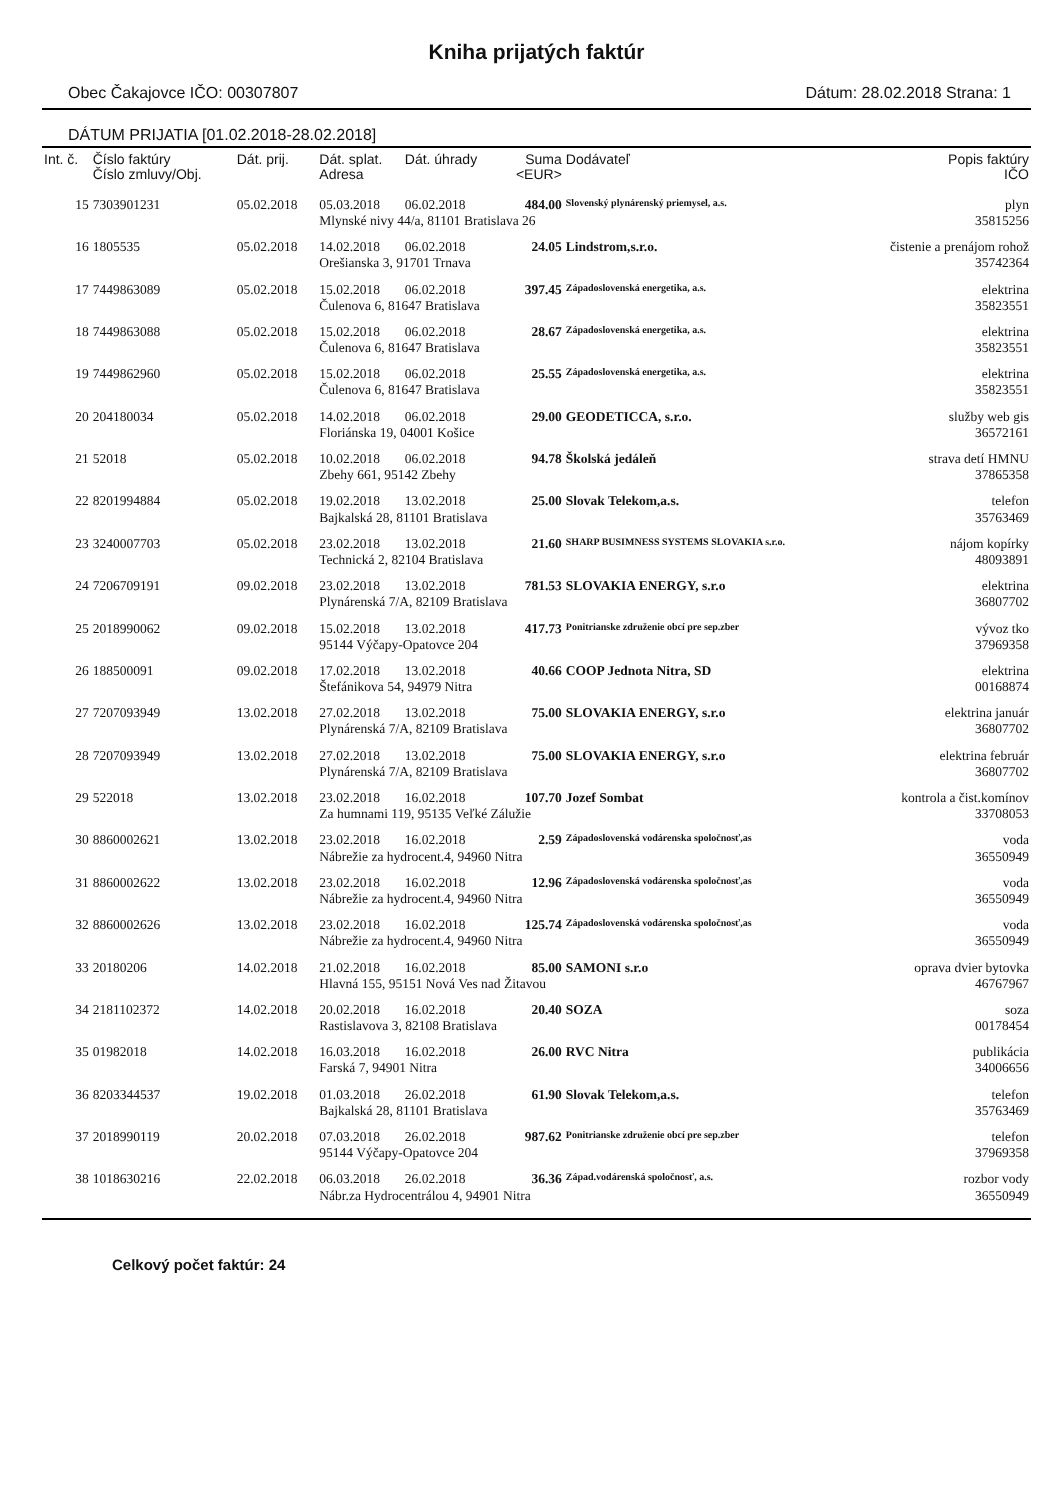Kniha prijatých faktúr
Obec Čakajovce IČO: 00307807 Dátum: 28.02.2018 Strana: 1
DÁTUM PRIJATIA [01.02.2018-28.02.2018]
| Int. č. | Číslo faktúry Číslo zmluvy/Obj. | Dát. prij. | Dát. splat. Adresa | Dát. úhrady | Suma <EUR> | Dodávateľ | Popis faktúry IČO |
| --- | --- | --- | --- | --- | --- | --- | --- |
| 15 | 7303901231 | 05.02.2018 | 05.03.2018 | 06.02.2018 | 484.00 | Slovenský plynárenský priemysel, a.s. | plyn |
| | | | Mlynské nivy 44/a, 81101 Bratislava 26 | | | | 35815256 |
| 16 | 1805535 | 05.02.2018 | 14.02.2018 | 06.02.2018 | 24.05 | Lindstrom,s.r.o. | čistenie a prenájom rohož |
| | | | Orešianska 3, 91701 Trnava | | | | 35742364 |
| 17 | 7449863089 | 05.02.2018 | 15.02.2018 | 06.02.2018 | 397.45 | Západoslovenská energetika, a.s. | elektrina |
| | | | Čulenova 6, 81647 Bratislava | | | | 35823551 |
| 18 | 7449863088 | 05.02.2018 | 15.02.2018 | 06.02.2018 | 28.67 | Západoslovenská energetika, a.s. | elektrina |
| | | | Čulenova 6, 81647 Bratislava | | | | 35823551 |
| 19 | 7449862960 | 05.02.2018 | 15.02.2018 | 06.02.2018 | 25.55 | Západoslovenská energetika, a.s. | elektrina |
| | | | Čulenova 6, 81647 Bratislava | | | | 35823551 |
| 20 | 204180034 | 05.02.2018 | 14.02.2018 | 06.02.2018 | 29.00 | GEODETICCA, s.r.o. | služby web gis |
| | | | Floriánska 19, 04001 Košice | | | | 36572161 |
| 21 | 52018 | 05.02.2018 | 10.02.2018 | 06.02.2018 | 94.78 | Školská jedáleň | strava detí HMNU |
| | | | Zbehy 661, 95142 Zbehy | | | | 37865358 |
| 22 | 8201994884 | 05.02.2018 | 19.02.2018 | 13.02.2018 | 25.00 | Slovak Telekom,a.s. | telefon |
| | | | Bajkalská 28, 81101 Bratislava | | | | 35763469 |
| 23 | 3240007703 | 05.02.2018 | 23.02.2018 | 13.02.2018 | 21.60 | SHARP BUSIMNESS SYSTEMS SLOVAKIA s.r.o. | nájom kopírky |
| | | | Technická 2, 82104 Bratislava | | | | 48093891 |
| 24 | 7206709191 | 09.02.2018 | 23.02.2018 | 13.02.2018 | 781.53 | SLOVAKIA ENERGY, s.r.o | elektrina |
| | | | Plynárenská 7/A, 82109 Bratislava | | | | 36807702 |
| 25 | 2018990062 | 09.02.2018 | 15.02.2018 | 13.02.2018 | 417.73 | Ponitrianske združenie obcí pre sep.zber | vývoz tko |
| | | | 95144 Výčapy-Opatovce 204 | | | | 37969358 |
| 26 | 188500091 | 09.02.2018 | 17.02.2018 | 13.02.2018 | 40.66 | COOP Jednota Nitra, SD | elektrina |
| | | | Štefánikova 54, 94979 Nitra | | | | 00168874 |
| 27 | 7207093949 | 13.02.2018 | 27.02.2018 | 13.02.2018 | 75.00 | SLOVAKIA ENERGY, s.r.o | elektrina január |
| | | | Plynárenská 7/A, 82109 Bratislava | | | | 36807702 |
| 28 | 7207093949 | 13.02.2018 | 27.02.2018 | 13.02.2018 | 75.00 | SLOVAKIA ENERGY, s.r.o | elektrina február |
| | | | Plynárenská 7/A, 82109 Bratislava | | | | 36807702 |
| 29 | 522018 | 13.02.2018 | 23.02.2018 | 16.02.2018 | 107.70 | Jozef Sombat | kontrola a čist.komínov |
| | | | Za humnami 119, 95135 Veľké Zálužie | | | | 33708053 |
| 30 | 8860002621 | 13.02.2018 | 23.02.2018 | 16.02.2018 | 2.59 | Západoslovenská vodárenska spoločnosť,as | voda |
| | | | Nábrežie za hydrocent.4, 94960 Nitra | | | | 36550949 |
| 31 | 8860002622 | 13.02.2018 | 23.02.2018 | 16.02.2018 | 12.96 | Západoslovenská vodárenska spoločnosť,as | voda |
| | | | Nábrežie za hydrocent.4, 94960 Nitra | | | | 36550949 |
| 32 | 8860002626 | 13.02.2018 | 23.02.2018 | 16.02.2018 | 125.74 | Západoslovenská vodárenska spoločnosť,as | voda |
| | | | Nábrežie za hydrocent.4, 94960 Nitra | | | | 36550949 |
| 33 | 20180206 | 14.02.2018 | 21.02.2018 | 16.02.2018 | 85.00 | SAMONI s.r.o | oprava dvier bytovka |
| | | | Hlavná 155, 95151 Nová Ves nad Žitavou | | | | 46767967 |
| 34 | 2181102372 | 14.02.2018 | 20.02.2018 | 16.02.2018 | 20.40 | SOZA | soza |
| | | | Rastislavova 3, 82108 Bratislava | | | | 00178454 |
| 35 | 01982018 | 14.02.2018 | 16.03.2018 | 16.02.2018 | 26.00 | RVC Nitra | publikácia |
| | | | Farská 7, 94901 Nitra | | | | 34006656 |
| 36 | 8203344537 | 19.02.2018 | 01.03.2018 | 26.02.2018 | 61.90 | Slovak Telekom,a.s. | telefon |
| | | | Bajkalská 28, 81101 Bratislava | | | | 35763469 |
| 37 | 2018990119 | 20.02.2018 | 07.03.2018 | 26.02.2018 | 987.62 | Ponitrianske združenie obcí pre sep.zber | telefon |
| | | | 95144 Výčapy-Opatovce 204 | | | | 37969358 |
| 38 | 1018630216 | 22.02.2018 | 06.03.2018 | 26.02.2018 | 36.36 | Západ.vodárenská spoločnosť, a.s. | rozbor vody |
| | | | Nábr.za Hydrocentrálou 4, 94901 Nitra | | | | 36550949 |
Celkový počet faktúr: 24